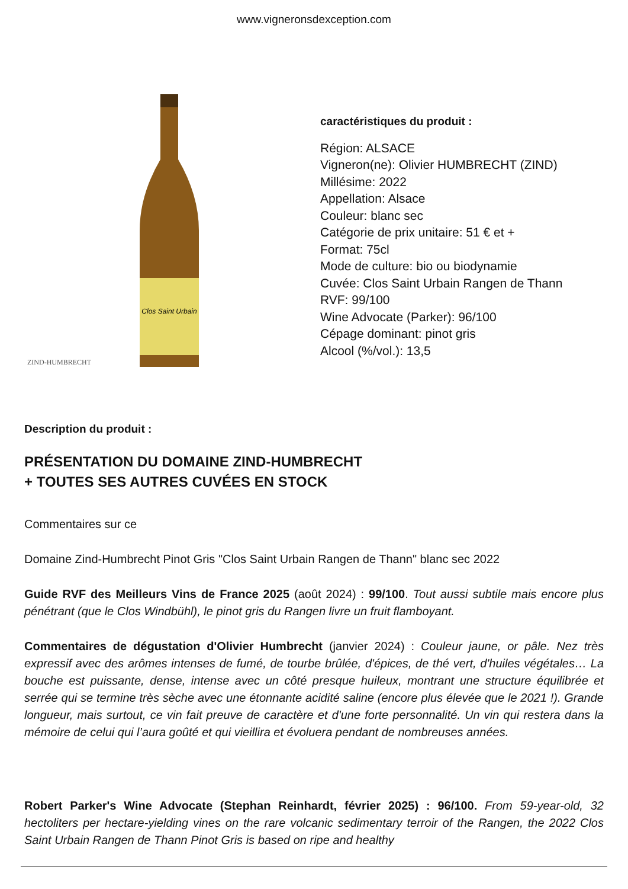www.vigneronsdexception.com
Clos Saint Urbain
ZIND-HUMBRECHT
caractéristiques du produit :
Région: ALSACE
Vigneron(ne): Olivier HUMBRECHT (ZIND)
Millésime: 2022
Appellation: Alsace
Couleur: blanc sec
Catégorie de prix unitaire: 51 € et +
Format: 75cl
Mode de culture: bio ou biodynamie
Cuvée: Clos Saint Urbain Rangen de Thann
RVF: 99/100
Wine Advocate (Parker): 96/100
Cépage dominant: pinot gris
Alcool (%/vol.): 13,5
Description du produit :
PRÉSENTATION DU DOMAINE ZIND-HUMBRECHT
+ TOUTES SES AUTRES CUVÉES EN STOCK
Commentaires sur ce
Domaine Zind-Humbrecht Pinot Gris "Clos Saint Urbain Rangen de Thann" blanc sec 2022
Guide RVF des Meilleurs Vins de France 2025 (août 2024) : 99/100. Tout aussi subtile mais encore plus pénétrant (que le Clos Windbühl), le pinot gris du Rangen livre un fruit flamboyant.
Commentaires de dégustation d'Olivier Humbrecht (janvier 2024) : Couleur jaune, or pâle. Nez très expressif avec des arômes intenses de fumé, de tourbe brûlée, d'épices, de thé vert, d'huiles végétales… La bouche est puissante, dense, intense avec un côté presque huileux, montrant une structure équilibrée et serrée qui se termine très sèche avec une étonnante acidité saline (encore plus élevée que le 2021 !). Grande longueur, mais surtout, ce vin fait preuve de caractère et d'une forte personnalité. Un vin qui restera dans la mémoire de celui qui l’aura goûté et qui vieillira et évoluera pendant de nombreuses années.
Robert Parker's Wine Advocate (Stephan Reinhardt, février 2025) : 96/100. From 59-year-old, 32 hectoliters per hectare-yielding vines on the rare volcanic sedimentary terroir of the Rangen, the 2022 Clos Saint Urbain Rangen de Thann Pinot Gris is based on ripe and healthy